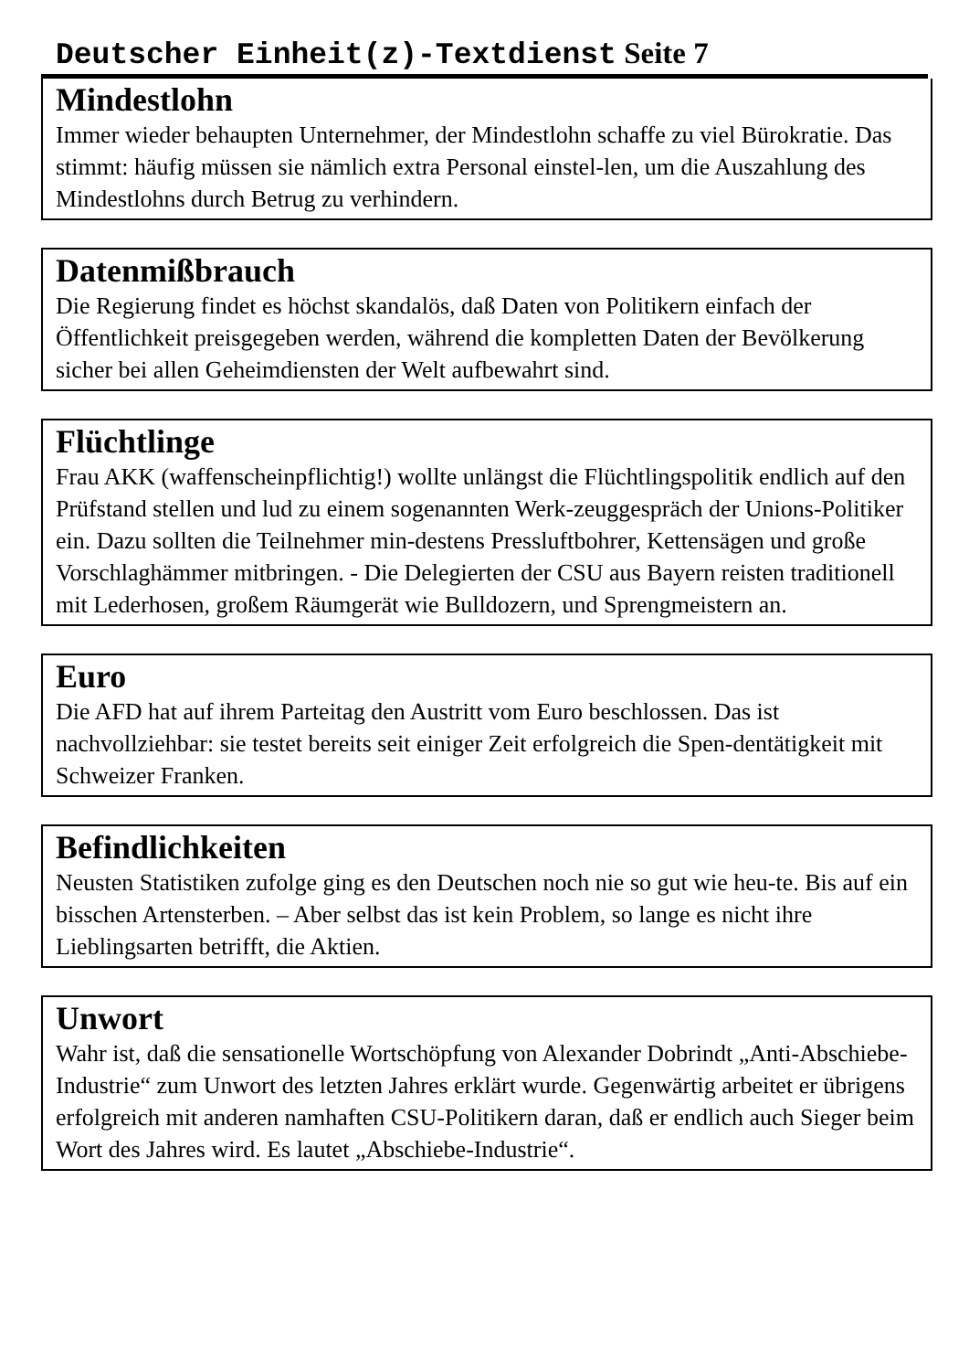Deutscher Einheit(z)-Textdienst Seite 7
Mindestlohn
Immer wieder behaupten Unternehmer, der Mindestlohn schaffe zu viel Bürokratie. Das stimmt: häufig müssen sie nämlich extra Personal einstel-len, um die Auszahlung des Mindestlohns durch Betrug zu verhindern.
Datenmißbrauch
Die Regierung findet es höchst skandalös, daß Daten von Politikern einfach der Öffentlichkeit preisgegeben werden, während die kompletten Daten der Bevölkerung sicher bei allen Geheimdiensten der Welt aufbewahrt sind.
Flüchtlinge
Frau AKK (waffenscheinpflichtig!) wollte unlängst die Flüchtlingspolitik endlich auf den Prüfstand stellen und lud zu einem sogenannten Werk-zeuggespräch der Unions-Politiker ein. Dazu sollten die Teilnehmer min-destens Pressluftbohrer, Kettensägen und große Vorschlaghämmer mitbringen. - Die Delegierten der CSU aus Bayern reisten traditionell mit Lederhosen, großem Räumgerät wie Bulldozern, und Sprengmeistern an.
Euro
Die AFD hat auf ihrem Parteitag den Austritt vom Euro beschlossen. Das ist nachvollziehbar: sie testet bereits seit einiger Zeit erfolgreich die Spen-dentätigkeit mit Schweizer Franken.
Befindlichkeiten
Neusten Statistiken zufolge ging es den Deutschen noch nie so gut wie heu-te. Bis auf ein bisschen Artensterben. – Aber selbst das ist kein Problem, so lange es nicht ihre Lieblingsarten betrifft, die Aktien.
Unwort
Wahr ist, daß die sensationelle Wortschöpfung von Alexander Dobrindt „Anti-Abschiebe-Industrie“ zum Unwort des letzten Jahres erklärt wurde. Gegenwärtig arbeitet er übrigens erfolgreich mit anderen namhaften CSU-Politikern daran, daß er endlich auch Sieger beim Wort des Jahres wird. Es lautet „Abschiebe-Industrie“.